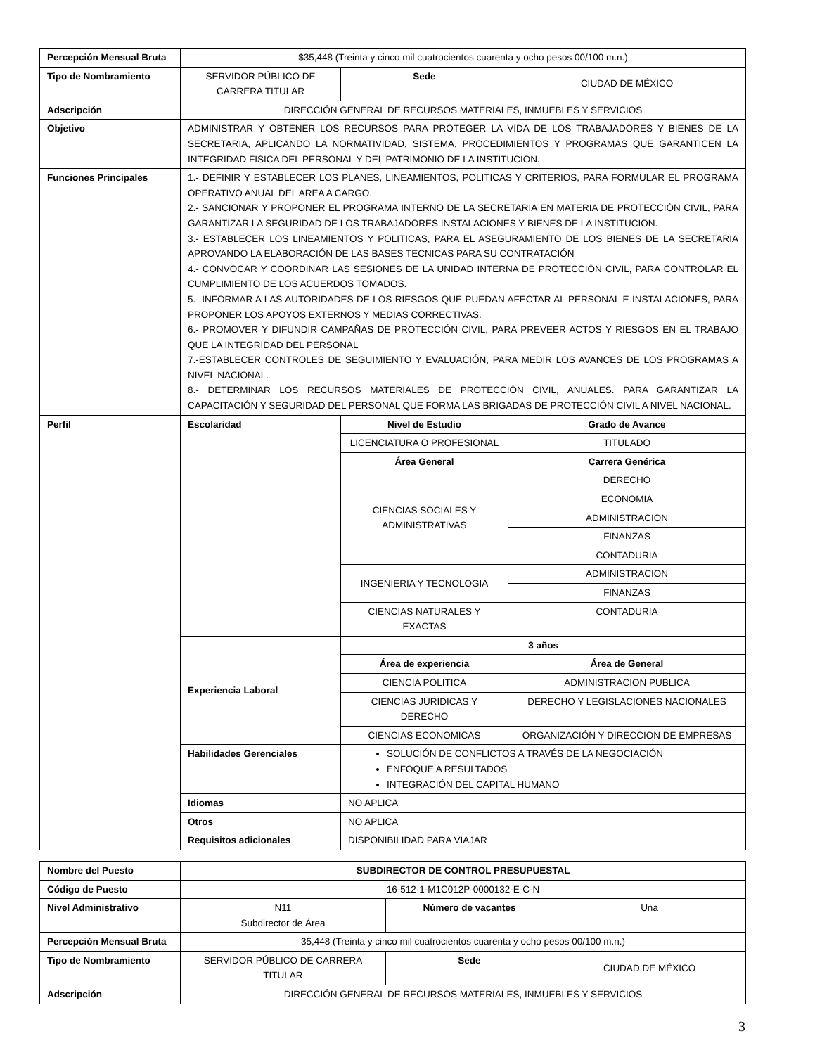| Percepción Mensual Bruta | $35,448 (Treinta y cinco mil cuatrocientos cuarenta y ocho pesos 00/100 m.n.) | | |
| Tipo de Nombramiento | SERVIDOR PÚBLICO DE CARRERA TITULAR | Sede | CIUDAD DE MÉXICO |
| Adscripción | DIRECCIÓN GENERAL DE RECURSOS MATERIALES, INMUEBLES Y SERVICIOS | | |
| Objetivo | ADMINISTRAR Y OBTENER LOS RECURSOS PARA PROTEGER LA VIDA DE LOS TRABAJADORES Y BIENES DE LA SECRETARIA, APLICANDO LA NORMATIVIDAD, SISTEMA, PROCEDIMIENTOS Y PROGRAMAS QUE GARANTICEN LA INTEGRIDAD FISICA DEL PERSONAL Y DEL PATRIMONIO DE LA INSTITUCION. | | |
| Funciones Principales | 1.- DEFINIR Y ESTABLECER LOS PLANES, LINEAMIENTOS, POLITICAS Y CRITERIOS, PARA FORMULAR EL PROGRAMA OPERATIVO ANUAL DEL AREA A CARGO. 2.- SANCIONAR Y PROPONER EL PROGRAMA INTERNO DE LA SECRETARIA EN MATERIA DE PROTECCIÓN CIVIL, PARA GARANTIZAR LA SEGURIDAD DE LOS TRABAJADORES INSTALACIONES Y BIENES DE LA INSTITUCION. 3.- ESTABLECER LOS LINEAMIENTOS Y POLITICAS, PARA EL ASEGURAMIENTO DE LOS BIENES DE LA SECRETARIA APROVANDO LA ELABORACIÓN DE LAS BASES TECNICAS PARA SU CONTRATACIÓN 4.- CONVOCAR Y COORDINAR LAS SESIONES DE LA UNIDAD INTERNA DE PROTECCIÓN CIVIL, PARA CONTROLAR EL CUMPLIMIENTO DE LOS ACUERDOS TOMADOS. 5.- INFORMAR A LAS AUTORIDADES DE LOS RIESGOS QUE PUEDAN AFECTAR AL PERSONAL E INSTALACIONES, PARA PROPONER LOS APOYOS EXTERNOS Y MEDIAS CORRECTIVAS. 6.- PROMOVER Y DIFUNDIR CAMPAÑAS DE PROTECCIÓN CIVIL, PARA PREVEER ACTOS Y RIESGOS EN EL TRABAJO QUE LA INTEGRIDAD DEL PERSONAL 7.-ESTABLECER CONTROLES DE SEGUIMIENTO Y EVALUACIÓN, PARA MEDIR LOS AVANCES DE LOS PROGRAMAS A NIVEL NACIONAL. 8.- DETERMINAR LOS RECURSOS MATERIALES DE PROTECCIÓN CIVIL, ANUALES. PARA GARANTIZAR LA CAPACITACIÓN Y SEGURIDAD DEL PERSONAL QUE FORMA LAS BRIGADAS DE PROTECCIÓN CIVIL A NIVEL NACIONAL. | | |
| Perfil | Escolaridad | Nivel de Estudio | Grado de Avance |
| | | LICENCIATURA O PROFESIONAL | TITULADO |
| | | Área General | Carrera Genérica |
| | | CIENCIAS SOCIALES Y ADMINISTRATIVAS | DERECHO |
| | | | ECONOMIA |
| | | | ADMINISTRACION |
| | | | FINANZAS |
| | | | CONTADURIA |
| | | INGENIERIA Y TECNOLOGIA | ADMINISTRACION |
| | | | FINANZAS |
| | | CIENCIAS NATURALES Y EXACTAS | CONTADURIA |
| | Experiencia Laboral | 3 años | |
| | | Área de experiencia | Área de General |
| | | CIENCIA POLITICA | ADMINISTRACION PUBLICA |
| | | CIENCIAS JURIDICAS Y DERECHO | DERECHO Y LEGISLACIONES NACIONALES |
| | | CIENCIAS ECONOMICAS | ORGANIZACIÓN Y DIRECCION DE EMPRESAS |
| | Habilidades Gerenciales | SOLUCIÓN DE CONFLICTOS A TRAVÉS DE LA NEGOCIACIÓN ENFOQUE A RESULTADOS INTEGRACIÓN DEL CAPITAL HUMANO | |
| | Idiomas | NO APLICA | |
| | Otros | NO APLICA | |
| | Requisitos adicionales | DISPONIBILIDAD PARA VIAJAR | |
| Nombre del Puesto | SUBDIRECTOR DE CONTROL PRESUPUESTAL | | |
| Código de Puesto | 16-512-1-M1C012P-0000132-E-C-N | | |
| Nivel Administrativo | N11 Subdirector de Área | Número de vacantes | Una |
| Percepción Mensual Bruta | 35,448 (Treinta y cinco mil cuatrocientos cuarenta y ocho pesos 00/100 m.n.) | | |
| Tipo de Nombramiento | SERVIDOR PÚBLICO DE CARRERA TITULAR | Sede | CIUDAD DE MÉXICO |
| Adscripción | DIRECCIÓN GENERAL DE RECURSOS MATERIALES, INMUEBLES Y SERVICIOS | | |
3